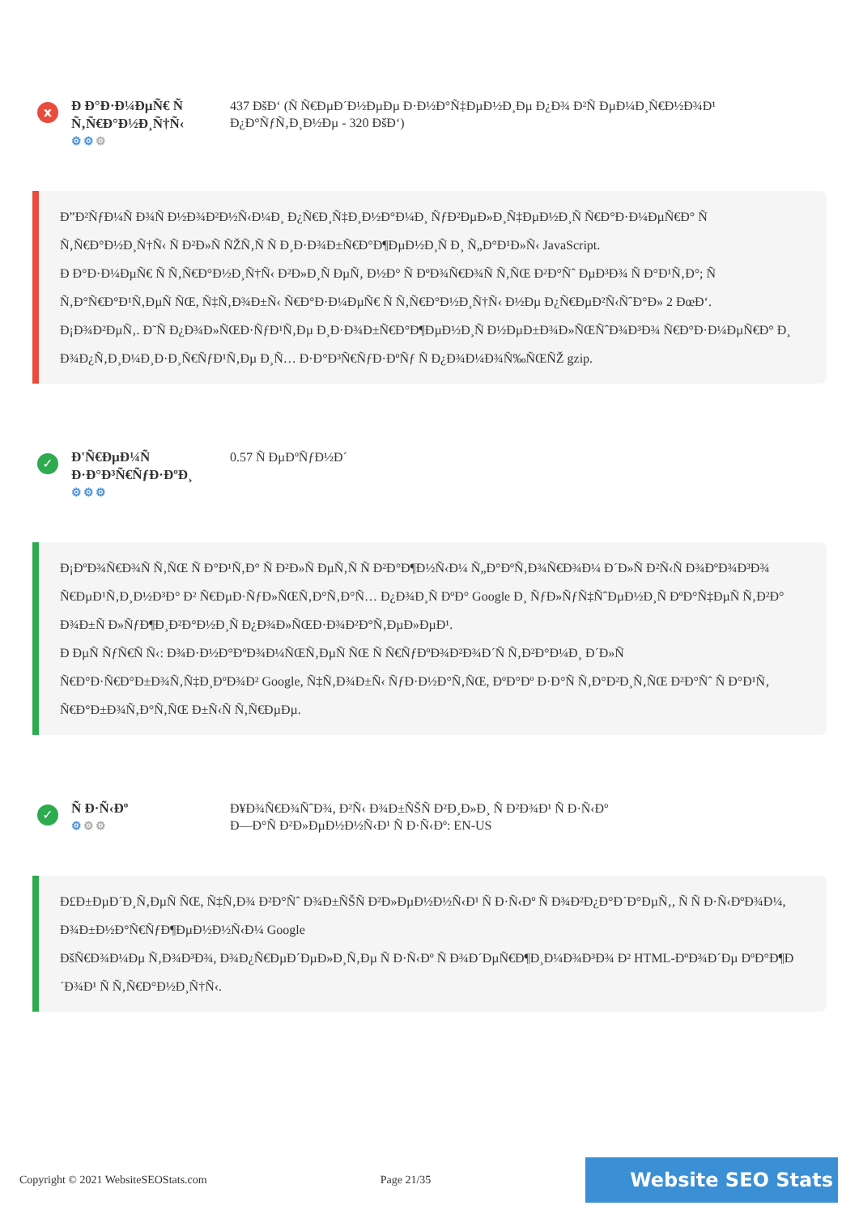x
Ð Ð°Ð·Ð¼ÐµÑ€ Ñ Ñ‚Ñ€Ð°Ð½Ð¸Ñ†Ñ‹
⚙⚙⚙
437 ÐšÐ‘ (Ñ Ñ€ÐµÐ´Ð½ÐµÐµ Ð·Ð½Ð°Ñ‡ÐµÐ½Ð¸Ðµ Ð¿Ð¾ Ð²Ñ ÐµÐ¼Ð¸Ñ€Ð½Ð¾Ð¹ Ð¿Ð°ÑƒÑ‚Ð¸Ð½Ðµ - 320 ÐšÐ‘)
Ð”Ð²ÑƒÐ¼Ñ Ð¾Ñ Ð½Ð¾Ð²Ð½Ñ‹Ð¼Ð¸ Ð¿Ñ€Ð¸Ñ‡Ð¸Ð½Ð°Ð¼Ð¸ ÑƒÐ²ÐµÐ»Ð¸Ñ‡ÐµÐ½Ð¸Ñ Ñ€Ð°Ð·Ð¼ÐµÑ€Ð° Ñ Ñ‚Ñ€Ð°Ð½Ð¸Ñ†Ñ‹ Ñ Ð²Ð»Ñ ÑŽÑ‚Ñ Ñ Ð¸Ð·Ð¾Ð±Ñ€Ð°Ð¶ÐµÐ½Ð¸Ñ Ð¸ Ñ„Ð°Ð¹Ð»Ñ‹ JavaScript.
Ð Ð°Ð·Ð¼ÐµÑ€ Ñ Ñ‚Ñ€Ð°Ð½Ð¸Ñ†Ñ‹ Ð²Ð»Ð¸Ñ ÐµÑ‚ Ð½Ð° Ñ ÐºÐ¾Ñ€Ð¾Ñ Ñ‚ÑŒ Ð²Ð°Ñˆ ÐµÐ³Ð¾ Ñ Ð°Ð¹Ñ‚Ð°; Ñ Ñ‚Ð°Ñ€Ð°Ð¹Ñ‚ÐµÑ ÑŒ, Ñ‡Ñ‚Ð¾Ð±Ñ‹ Ñ€Ð°Ð·Ð¼ÐµÑ€ Ñ Ñ‚Ñ€Ð°Ð½Ð¸Ñ†Ñ‹ Ð½Ðµ Ð¿Ñ€ÐµÐ²Ñ‹ÑˆÐ°Ð» 2 ÐœÐ‘.
Ð¡Ð¾Ð²ÐµÑ‚. Ð˜Ñ Ð¿Ð¾Ð»ÑŒÐ·ÑƒÐ¹Ñ‚Ðµ Ð¸Ð·Ð¾Ð±Ñ€Ð°Ð¶ÐµÐ½Ð¸Ñ Ð½ÐµÐ±Ð¾Ð»ÑŒÑˆÐ¾Ð³Ð¾ Ñ€Ð°Ð·Ð¼ÐµÑ€Ð° Ð¸ Ð¾Ð¿Ñ‚Ð¸Ð¼Ð¸Ð·Ð¸Ñ€ÑƒÐ¹Ñ‚Ðµ Ð¸Ñ… Ð·Ð°Ð³Ñ€ÑƒÐ·ÐºÑƒ Ñ Ð¿Ð¾Ð¼Ð¾Ñ‰ÑŒÑŽ gzip.
✓
Ð'Ñ€ÐµÐ¼Ñ Ð·Ð°Ð³Ñ€ÑƒÐ·ÐºÐ¸
⚙⚙⚙
0.57 Ñ ÐµÐºÑƒÐ½Ð´
Ð¡ÐºÐ¾Ñ€Ð¾Ñ Ñ‚ÑŒ Ñ Ð°Ð¹Ñ‚Ð° Ñ Ð²Ð»Ñ ÐµÑ‚Ñ Ñ Ð²Ð°Ð¶Ð½Ñ‹Ð¼ Ñ„Ð°ÐºÑ‚Ð¾Ñ€Ð¾Ð¼ Ð´Ð»Ñ Ð²Ñ‹Ñ Ð¾ÐºÐ¾Ð³Ð¾ Ñ€ÐµÐ¹Ñ‚Ð¸Ð½Ð³Ð° Ð² Ñ€ÐµÐ·ÑƒÐ»ÑŒÑ‚Ð°Ñ‚Ð°Ñ… Ð¿Ð¾Ð¸Ñ ÐºÐ° Google Ð¸ ÑƒÐ»ÑƒÑ‡ÑˆÐµÐ½Ð¸Ñ ÐºÐ°Ñ‡ÐµÑ Ñ‚Ð²Ð° Ð¾Ð±Ñ Ð»ÑƒÐ¶Ð¸Ð²Ð°Ð½Ð¸Ñ Ð¿Ð¾Ð»ÑŒÐ·Ð¾Ð²Ð°Ñ‚ÐµÐ»ÐµÐ¹.
Ð ÐµÑ ÑƒÑ€Ñ Ñ‹: Ð¾Ð·Ð½Ð°ÐºÐ¾Ð¼ÑŒÑ‚ÐµÑ ÑŒ Ñ Ñ€ÑƒÐºÐ¾Ð²Ð¾Ð´Ñ Ñ‚Ð²Ð°Ð¼Ð¸ Ð´Ð»Ñ Ñ€Ð°Ð·Ñ€Ð°Ð±Ð¾Ñ‚Ñ‡Ð¸ÐºÐ¾Ð² Google, Ñ‡Ñ‚Ð¾Ð±Ñ‹ ÑƒÐ·Ð½Ð°Ñ‚ÑŒ, ÐºÐ°Ðº Ð·Ð°Ñ Ñ‚Ð°Ð²Ð¸Ñ‚ÑŒ Ð²Ð°Ñˆ Ñ Ð°Ð¹Ñ‚ Ñ€Ð°Ð±Ð¾Ñ‚Ð°Ñ‚ÑŒ Ð±Ñ‹Ñ Ñ‚Ñ€ÐµÐµ.
✓
Ñ Ð·Ñ‹Ðº
⚙⚙⚙
Ð¥Ð¾Ñ€Ð¾ÑˆÐ¾, Ð²Ñ‹ Ð¾Ð±ÑŠÑ Ð²Ð¸Ð»Ð¸ Ñ Ð²Ð¾Ð¹ Ñ Ð·Ñ‹Ðº
Ð—Ð°Ñ Ð²Ð»ÐµÐ½Ð½Ñ‹Ð¹ Ñ Ð·Ñ‹Ðº: EN-US
Ð£Ð±ÐµÐ´Ð¸Ñ‚ÐµÑ ÑŒ, Ñ‡Ñ‚Ð¾ Ð²Ð°Ñˆ Ð¾Ð±ÑŠÑ Ð²Ð»ÐµÐ½Ð½Ñ‹Ð¹ Ñ Ð·Ñ‹Ðº Ñ Ð¾Ð²Ð¿Ð°Ð´Ð°ÐµÑ‚, Ñ Ñ Ð·Ñ‹ÐºÐ¾Ð¼, Ð¾Ð±Ð½Ð°Ñ€ÑƒÐ¶ÐµÐ½Ð½Ñ‹Ð¼ Google
ÐšÑ€Ð¾Ð¼Ðµ Ñ‚Ð¾Ð³Ð¾, Ð¾Ð¿Ñ€ÐµÐ´ÐµÐ»Ð¸Ñ‚Ðµ Ñ Ð·Ñ‹Ðº Ñ Ð¾Ð´ÐµÑ€Ð¶Ð¸Ð¼Ð¾Ð³Ð¾ Ð² HTML-ÐºÐ¾Ð´Ðµ ÐºÐ°Ð¶Ð´Ð¾Ð¹ Ñ Ñ‚Ñ€Ð°Ð½Ð¸Ñ†Ñ‹.
Copyright © 2021 WebsiteSEOStats.com Page 21/35 Website SEO Stats